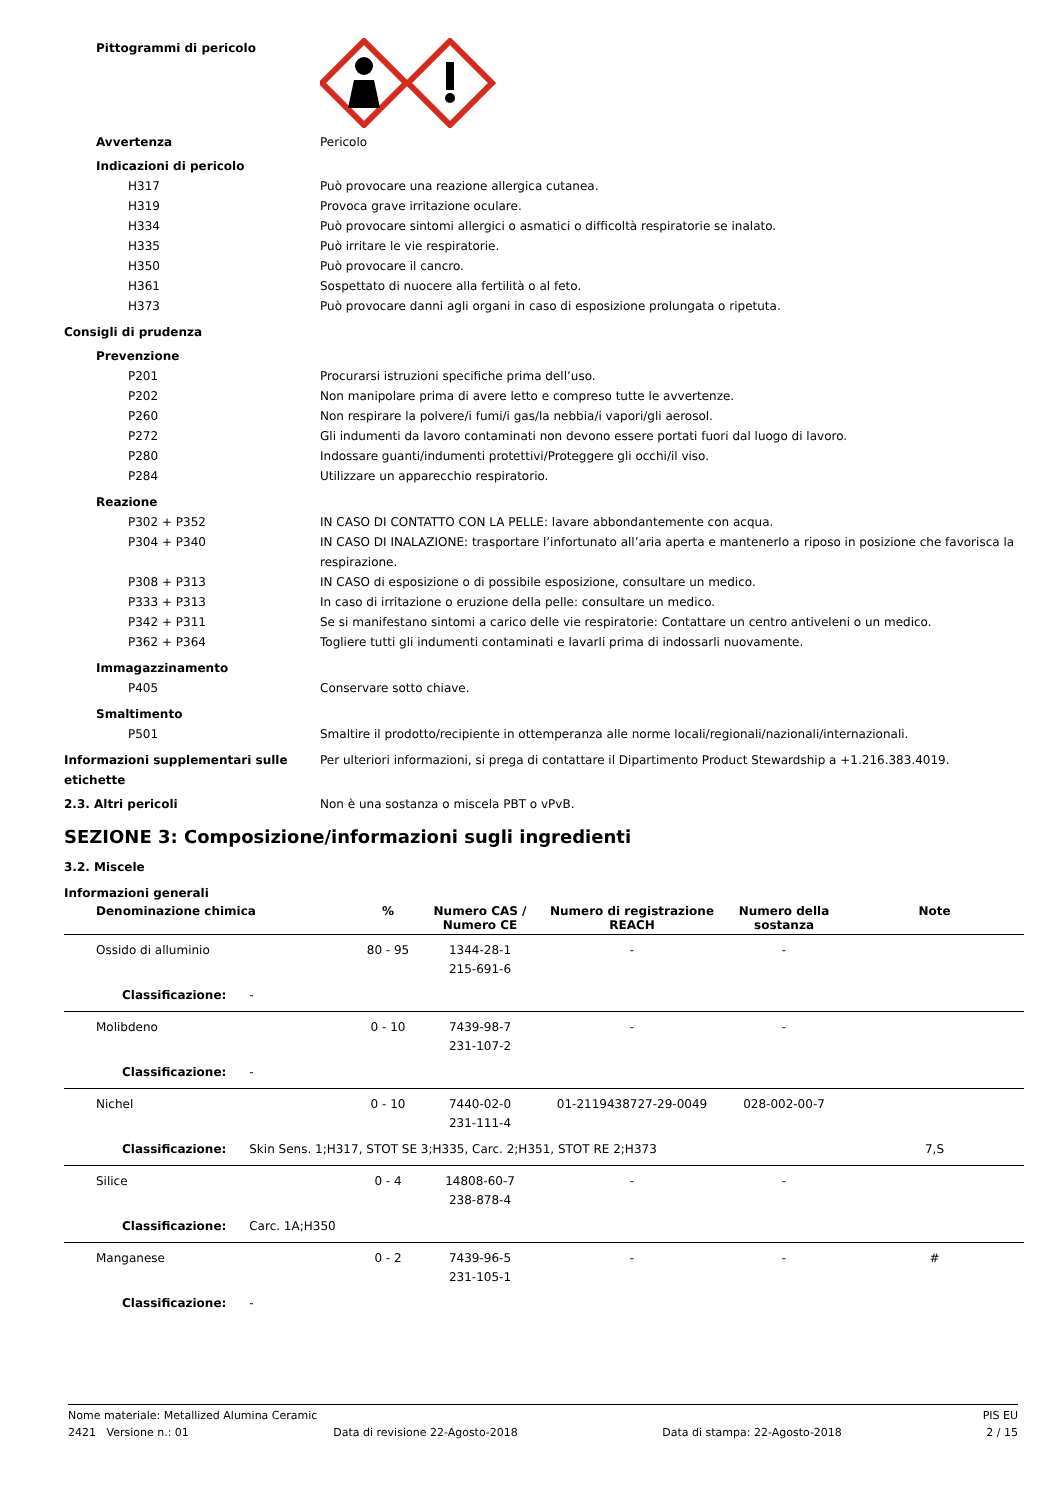Pittogrammi di pericolo
Avvertenza Pericolo
Indicazioni di pericolo
H317 Può provocare una reazione allergica cutanea.
H319 Provoca grave irritazione oculare.
H334 Può provocare sintomi allergici o asmatici o difficoltà respiratorie se inalato.
H335 Può irritare le vie respiratorie.
H350 Può provocare il cancro.
H361 Sospettato di nuocere alla fertilità o al feto.
H373 Può provocare danni agli organi in caso di esposizione prolungata o ripetuta.
Consigli di prudenza
Prevenzione
P201 Procurarsi istruzioni specifiche prima dell’uso.
P202 Non manipolare prima di avere letto e compreso tutte le avvertenze.
P260 Non respirare la polvere/i fumi/i gas/la nebbia/i vapori/gli aerosol.
P272 Gli indumenti da lavoro contaminati non devono essere portati fuori dal luogo di lavoro.
P280 Indossare guanti/indumenti protettivi/Proteggere gli occhi/il viso.
P284 Utilizzare un apparecchio respiratorio.
Reazione
P302 + P352 IN CASO DI CONTATTO CON LA PELLE: lavare abbondantemente con acqua.
P304 + P340 IN CASO DI INALAZIONE: trasportare l’infortunato all’aria aperta e mantenerlo a riposo in posizione che favorisca la respirazione.
P308 + P313 IN CASO di esposizione o di possibile esposizione, consultare un medico.
P333 + P313 In caso di irritazione o eruzione della pelle: consultare un medico.
P342 + P311 Se si manifestano sintomi a carico delle vie respiratorie: Contattare un centro antiveleni o un medico.
P362 + P364 Togliere tutti gli indumenti contaminati e lavarli prima di indossarli nuovamente.
Immagazzinamento
P405 Conservare sotto chiave.
Smaltimento
P501 Smaltire il prodotto/recipiente in ottemperanza alle norme locali/regionali/nazionali/internazionali.
Informazioni supplementari sulle etichette
Per ulteriori informazioni, si prega di contattare il Dipartimento Product Stewardship a +1.216.383.4019.
2.3. Altri pericoli Non è una sostanza o miscela PBT o vPvB.
SEZIONE 3: Composizione/informazioni sugli ingredienti
3.2. Miscele
Informazioni generali
| Denominazione chimica | % | Numero CAS / Numero CE | Numero di registrazione REACH | Numero della sostanza | Note |
| --- | --- | --- | --- | --- | --- |
| Ossido di alluminio | 80 - 95 | 1344-28-1 215-691-6 | - | - | |
| Classificazione: - | | | | | |
| Molibdeno | 0 - 10 | 7439-98-7 231-107-2 | - | - | |
| Classificazione: - | | | | | |
| Nichel | 0 - 10 | 7440-02-0 231-111-4 | 01-2119438727-29-0049 | 028-002-00-7 | |
| Classificazione: Skin Sens. 1;H317, STOT SE 3;H335, Carc. 2;H351, STOT RE 2;H373 | | | | | 7,S |
| Silice | 0 - 4 | 14808-60-7 238-878-4 | - | - | |
| Classificazione: Carc. 1A;H350 | | | | | |
| Manganese | 0 - 2 | 7439-96-5 231-105-1 | - | - | # |
| Classificazione: - | | | | | |
Nome materiale: Metallized Alumina Ceramic PIS EU
2421 Versione n.: 01 Data di revisione 22-Agosto-2018 Data di stampa: 22-Agosto-2018 2 / 15